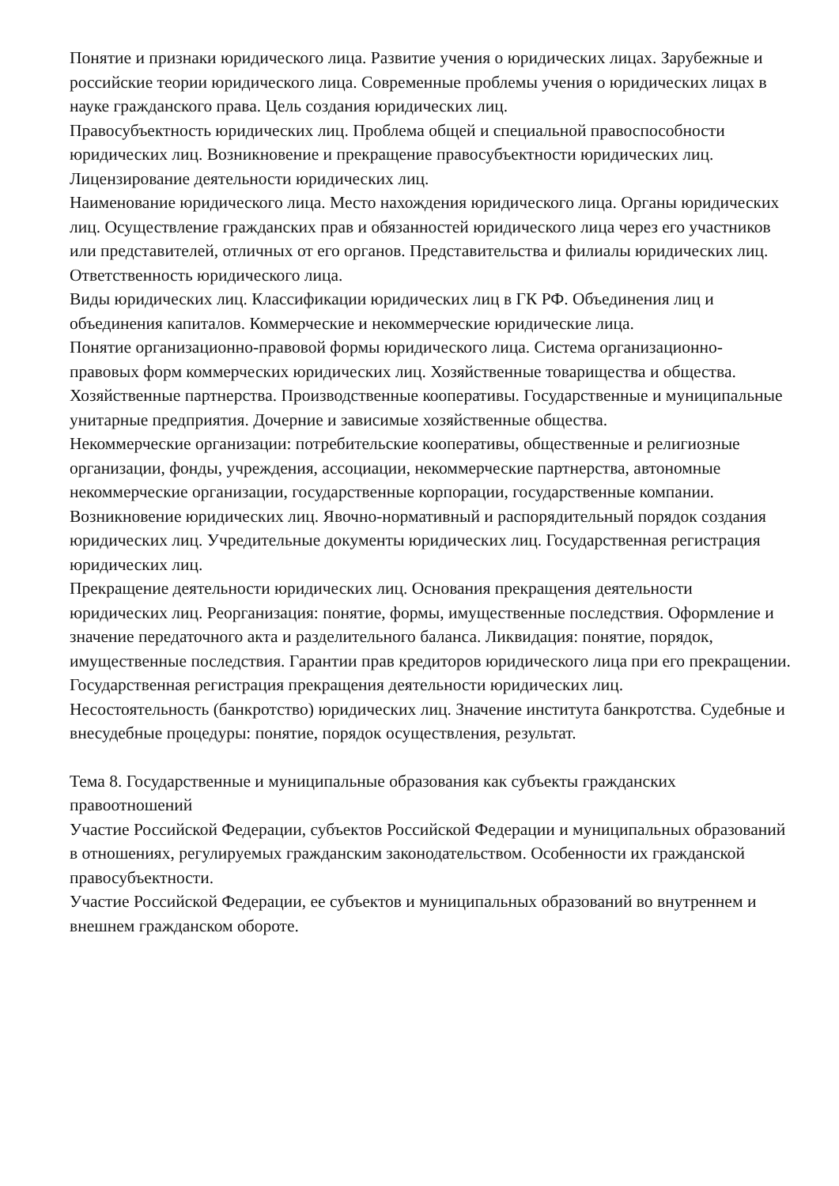Понятие и признаки юридического лица. Развитие учения о юридических лицах. Зарубежные и российские теории юридического лица. Современные проблемы учения о юридических лицах в науке гражданского права. Цель создания юридических лиц.
Правосубъектность юридических лиц. Проблема общей и специальной правоспособности юридических лиц. Возникновение и прекращение правосубъектности юридических лиц. Лицензирование деятельности юридических лиц.
Наименование юридического лица. Место нахождения юридического лица. Органы юридических лиц. Осуществление гражданских прав и обязанностей юридического лица через его участников или представителей, отличных от его органов. Представительства и филиалы юридических лиц. Ответственность юридического лица.
Виды юридических лиц. Классификации юридических лиц в ГК РФ. Объединения лиц и объединения капиталов. Коммерческие и некоммерческие юридические лица.
Понятие организационно-правовой формы юридического лица. Система организационно-правовых форм коммерческих юридических лиц. Хозяйственные товарищества и общества. Хозяйственные партнерства. Производственные кооперативы. Государственные и муниципальные унитарные предприятия. Дочерние и зависимые хозяйственные общества.
Некоммерческие организации: потребительские кооперативы, общественные и религиозные организации, фонды, учреждения, ассоциации, некоммерческие партнерства, автономные некоммерческие организации, государственные корпорации, государственные компании.
Возникновение юридических лиц. Явочно-нормативный и распорядительный порядок создания юридических лиц. Учредительные документы юридических лиц. Государственная регистрация юридических лиц.
Прекращение деятельности юридических лиц. Основания прекращения деятельности юридических лиц. Реорганизация: понятие, формы, имущественные последствия. Оформление и значение передаточного акта и разделительного баланса. Ликвидация: понятие, порядок, имущественные последствия. Гарантии прав кредиторов юридического лица при его прекращении. Государственная регистрация прекращения деятельности юридических лиц.
Несостоятельность (банкротство) юридических лиц. Значение института банкротства. Судебные и внесудебные процедуры: понятие, порядок осуществления, результат.
Тема 8. Государственные и муниципальные образования как субъекты гражданских правоотношений
Участие Российской Федерации, субъектов Российской Федерации и муниципальных образований в отношениях, регулируемых гражданским законодательством. Особенности их гражданской правосубъектности.
Участие Российской Федерации, ее субъектов и муниципальных образований во внутреннем и внешнем гражданском обороте.